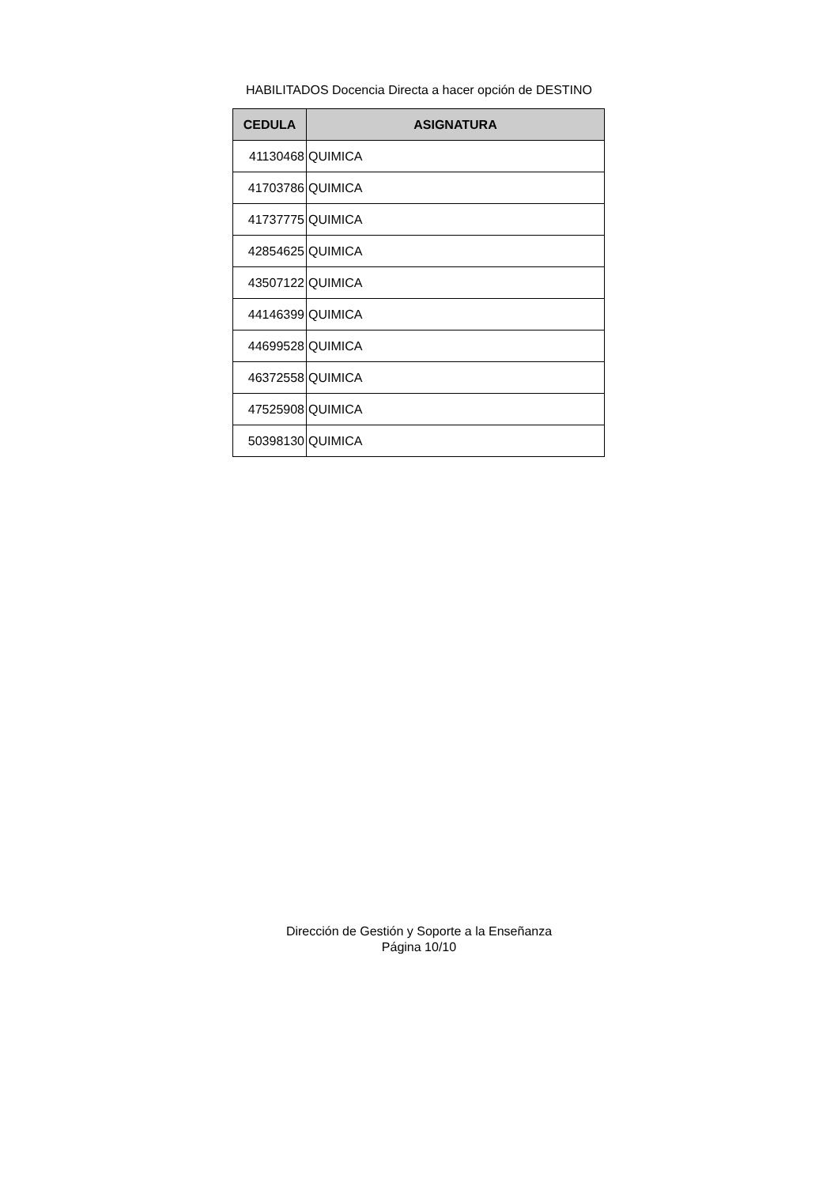HABILITADOS Docencia Directa a hacer opción de DESTINO
| CEDULA | ASIGNATURA |
| --- | --- |
| 41130468 | QUIMICA |
| 41703786 | QUIMICA |
| 41737775 | QUIMICA |
| 42854625 | QUIMICA |
| 43507122 | QUIMICA |
| 44146399 | QUIMICA |
| 44699528 | QUIMICA |
| 46372558 | QUIMICA |
| 47525908 | QUIMICA |
| 50398130 | QUIMICA |
Dirección de Gestión y Soporte a la Enseñanza
Página 10/10